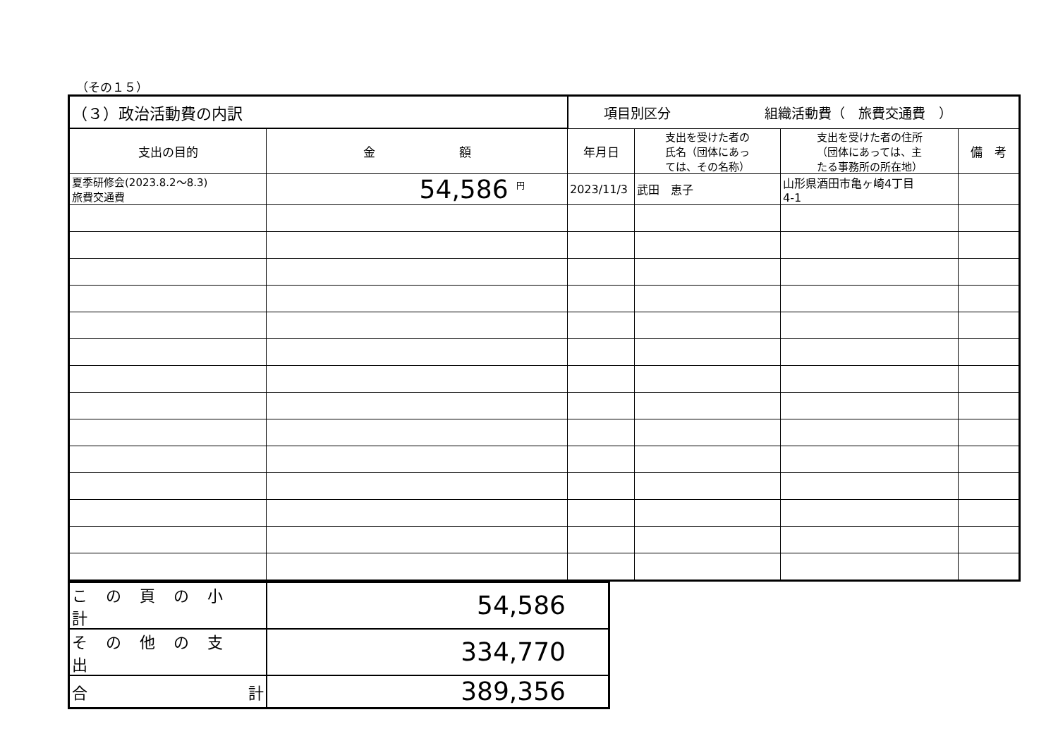（その１５）
| （３）政治活動費の内訳 | | 項目別区分 組織活動費（ 旅費交通費 ） | | | |
| --- | --- | --- | --- | --- | --- |
| 支出の目的 | 金 額 | 年月日 | 支出を受けた者の 氏名（団体にあっ ては、その名称） | 支出を受けた者の住所 （団体にあっては、主 たる事務所の所在地） | 備 考 |
| 夏季研修会(2023.8.2～8.3) 旅費交通費 | 54,586 <sup>円</sup> | 2023/11/3 | 武田 恵子 | 山形県酒田市亀ヶ崎4丁目 4-1 | |
| この頁の小計 | 54,586 |
| その他の支出 | 334,770 |
| 合 計 | 389,356 |